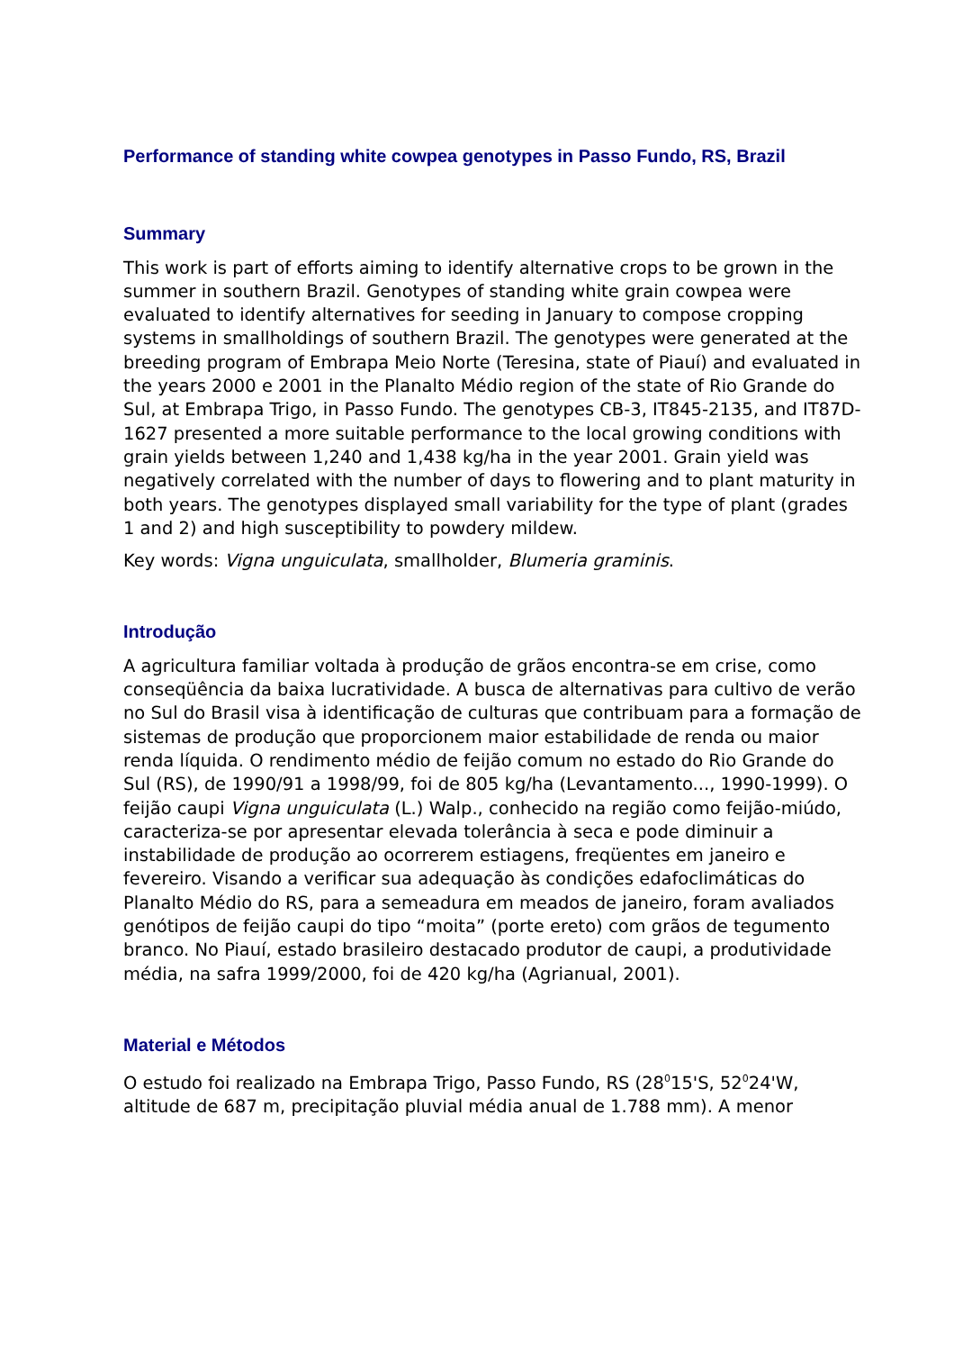Performance of standing white cowpea genotypes in Passo Fundo, RS, Brazil
Summary
This work is part of efforts aiming to identify alternative crops to be grown in the summer in southern Brazil. Genotypes of standing white grain cowpea were evaluated to identify alternatives for seeding in January to compose cropping systems in smallholdings of southern Brazil. The genotypes were generated at the breeding program of Embrapa Meio Norte (Teresina, state of Piauí) and evaluated in the years 2000 e 2001 in the Planalto Médio region of the state of Rio Grande do Sul, at Embrapa Trigo, in Passo Fundo. The genotypes CB-3, IT845-2135, and IT87D-1627 presented a more suitable performance to the local growing conditions with grain yields between 1,240 and 1,438 kg/ha in the year 2001. Grain yield was negatively correlated with the number of days to flowering and to plant maturity in both years. The genotypes displayed small variability for the type of plant (grades 1 and 2) and high susceptibility to powdery mildew.
Key words: Vigna unguiculata, smallholder, Blumeria graminis.
Introdução
A agricultura familiar voltada à produção de grãos encontra-se em crise, como conseqüência da baixa lucratividade. A busca de alternativas para cultivo de verão no Sul do Brasil visa à identificação de culturas que contribuam para a formação de sistemas de produção que proporcionem maior estabilidade de renda ou maior renda líquida. O rendimento médio de feijão comum no estado do Rio Grande do Sul (RS), de 1990/91 a 1998/99, foi de 805 kg/ha (Levantamento..., 1990-1999). O feijão caupi Vigna unguiculata (L.) Walp., conhecido na região como feijão-miúdo, caracteriza-se por apresentar elevada tolerância à seca e pode diminuir a instabilidade de produção ao ocorrerem estiagens, freqüentes em janeiro e fevereiro. Visando a verificar sua adequação às condições edafoclimáticas do Planalto Médio do RS, para a semeadura em meados de janeiro, foram avaliados genótipos de feijão caupi do tipo “moita” (porte ereto) com grãos de tegumento branco. No Piauí, estado brasileiro destacado produtor de caupi, a produtividade média, na safra 1999/2000, foi de 420 kg/ha (Agrianual, 2001).
Material e Métodos
O estudo foi realizado na Embrapa Trigo, Passo Fundo, RS (28<sup>0</sup>15'S, 52<sup>0</sup>24'W, altitude de 687 m, precipitação pluvial média anual de 1.788 mm). A menor